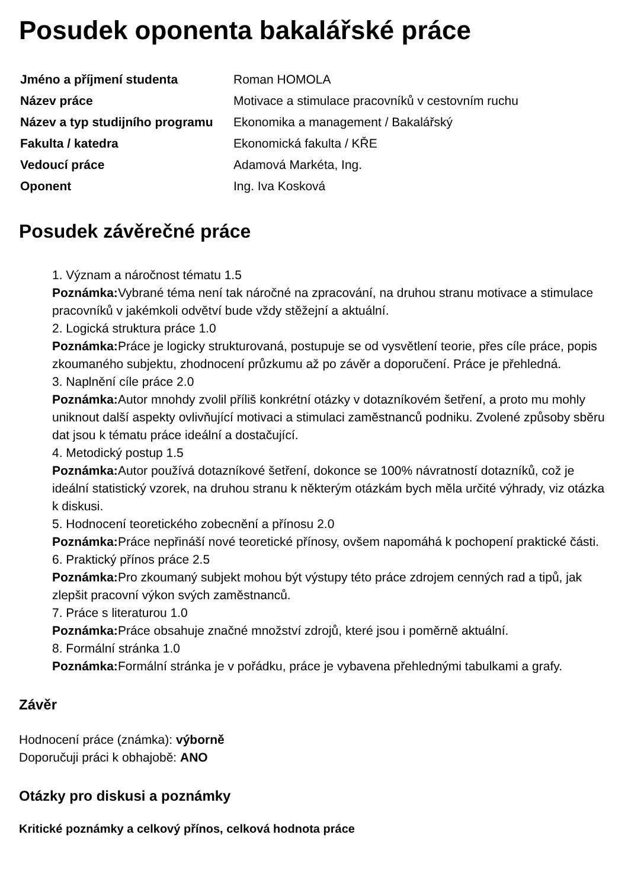Posudek oponenta bakalářské práce
| Jméno a příjmení studenta | Roman HOMOLA |
| Název práce | Motivace a stimulace pracovníků v cestovním ruchu |
| Název a typ studijního programu | Ekonomika a management / Bakalářský |
| Fakulta / katedra | Ekonomická fakulta / KŘE |
| Vedoucí práce | Adamová Markéta, Ing. |
| Oponent | Ing. Iva Kosková |
Posudek závěrečné práce
1. Význam a náročnost tématu 1.5
Poznámka: Vybrané téma není tak náročné na zpracování, na druhou stranu motivace a stimulace pracovníků v jakémkoli odvětví bude vždy stěžejní a aktuální.
2. Logická struktura práce 1.0
Poznámka: Práce je logicky strukturovaná, postupuje se od vysvětlení teorie, přes cíle práce, popis zkoumaného subjektu, zhodnocení průzkumu až po závěr a doporučení. Práce je přehledná.
3. Naplnění cíle práce 2.0
Poznámka: Autor mnohdy zvolil příliš konkrétní otázky v dotazníkovém šetření, a proto mu mohly uniknout další aspekty ovlivňující motivaci a stimulaci zaměstnanců podniku. Zvolené způsoby sběru dat jsou k tématu práce ideální a dostačující.
4. Metodický postup 1.5
Poznámka: Autor používá dotazníkové šetření, dokonce se 100% návratností dotazníků, což je ideální statistický vzorek, na druhou stranu k některým otázkám bych měla určité výhrady, viz otázka k diskusi.
5. Hodnocení teoretického zobecnění a přínosu 2.0
Poznámka: Práce nepřináší nové teoretické přínosy, ovšem napomáhá k pochopení praktické části.
6. Praktický přínos práce 2.5
Poznámka: Pro zkoumaný subjekt mohou být výstupy této práce zdrojem cenných rad a tipů, jak zlepšit pracovní výkon svých zaměstnanců.
7. Práce s literaturou 1.0
Poznámka: Práce obsahuje značné množství zdrojů, které jsou i poměrně aktuální.
8. Formální stránka 1.0
Poznámka: Formální stránka je v pořádku, práce je vybavena přehlednými tabulkami a grafy.
Závěr
Hodnocení práce (známka): výborně
Doporučuji práci k obhajobě: ANO
Otázky pro diskusi a poznámky
Kritické poznámky a celkový přínos, celková hodnota práce